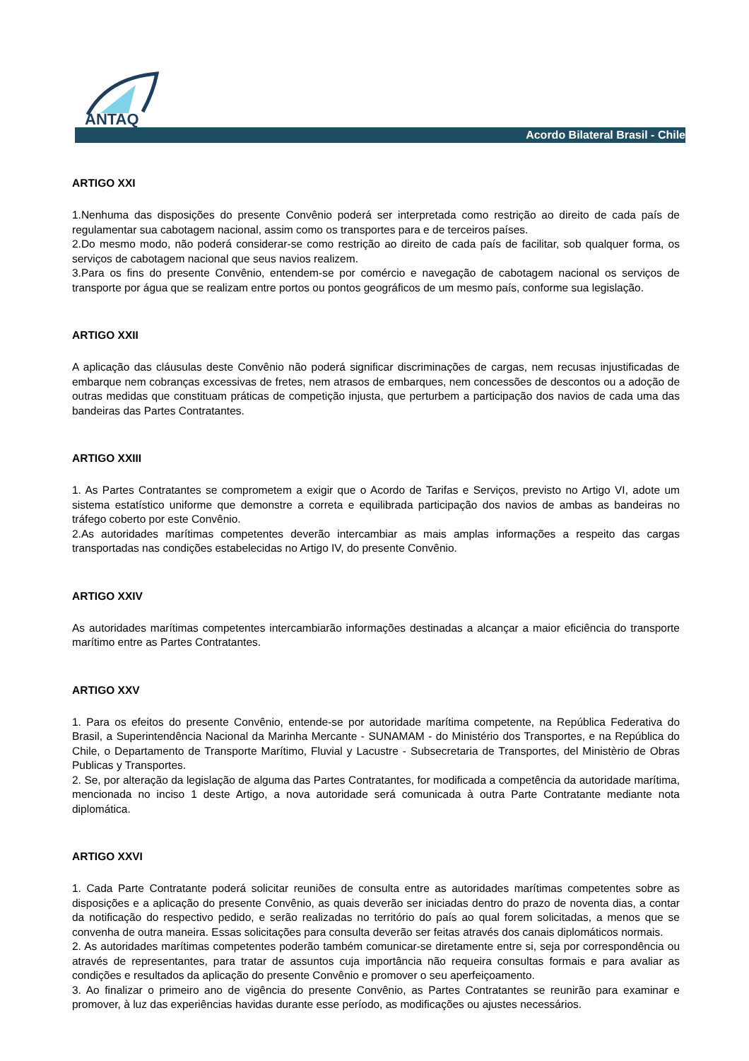ANTAQ
Acordo Bilateral Brasil - Chile
ARTIGO XXI
1.Nenhuma das disposições do presente Convênio poderá ser interpretada como restrição ao direito de cada país de regulamentar sua cabotagem nacional, assim como os transportes para e de terceiros países.
2.Do mesmo modo, não poderá considerar-se como restrição ao direito de cada país de facilitar, sob qualquer forma, os serviços de cabotagem nacional que seus navios realizem.
3.Para os fins do presente Convênio, entendem-se por comércio e navegação de cabotagem nacional os serviços de transporte por água que se realizam entre portos ou pontos geográficos de um mesmo país, conforme sua legislação.
ARTIGO XXII
A aplicação das cláusulas deste Convênio não poderá significar discriminações de cargas, nem recusas injustificadas de embarque nem cobranças excessivas de fretes, nem atrasos de embarques, nem concessões de descontos ou a adoção de outras medidas que constituam práticas de competição injusta, que perturbem a participação dos navios de cada uma das bandeiras das Partes Contratantes.
ARTIGO XXIII
1. As Partes Contratantes se comprometem a exigir que o Acordo de Tarifas e Serviços, previsto no Artigo VI, adote um sistema estatístico uniforme que demonstre a correta e equilibrada participação dos navios de ambas as bandeiras no tráfego coberto por este Convênio.
2.As autoridades marítimas competentes deverão intercambiar as mais amplas informações a respeito das cargas transportadas nas condições estabelecidas no Artigo IV, do presente Convênio.
ARTIGO XXIV
As autoridades marítimas competentes intercambiarão informações destinadas a alcançar a maior eficiência do transporte marítimo entre as Partes Contratantes.
ARTIGO XXV
1. Para os efeitos do presente Convênio, entende-se por autoridade marítima competente, na República Federativa do Brasil, a Superintendência Nacional da Marinha Mercante - SUNAMAM - do Ministério dos Transportes, e na República do Chile, o Departamento de Transporte Marítimo, Fluvial y Lacustre - Subsecretaria de Transportes, del Ministèrio de Obras Publicas y Transportes.
2. Se, por alteração da legislação de alguma das Partes Contratantes, for modificada a competência da autoridade marítima, mencionada no inciso 1 deste Artigo, a nova autoridade será comunicada à outra Parte Contratante mediante nota diplomática.
ARTIGO XXVI
1. Cada Parte Contratante poderá solicitar reuniões de consulta entre as autoridades marítimas competentes sobre as disposições e a aplicação do presente Convênio, as quais deverão ser iniciadas dentro do prazo de noventa dias, a contar da notificação do respectivo pedido, e serão realizadas no território do país ao qual forem solicitadas, a menos que se convenha de outra maneira. Essas solicitações para consulta deverão ser feitas através dos canais diplomáticos normais.
2. As autoridades marítimas competentes poderão também comunicar-se diretamente entre si, seja por correspondência ou através de representantes, para tratar de assuntos cuja importância não requeira consultas formais e para avaliar as condições e resultados da aplicação do presente Convênio e promover o seu aperfeiçoamento.
3. Ao finalizar o primeiro ano de vigência do presente Convênio, as Partes Contratantes se reunirão para examinar e promover, à luz das experiências havidas durante esse período, as modificações ou ajustes necessários.